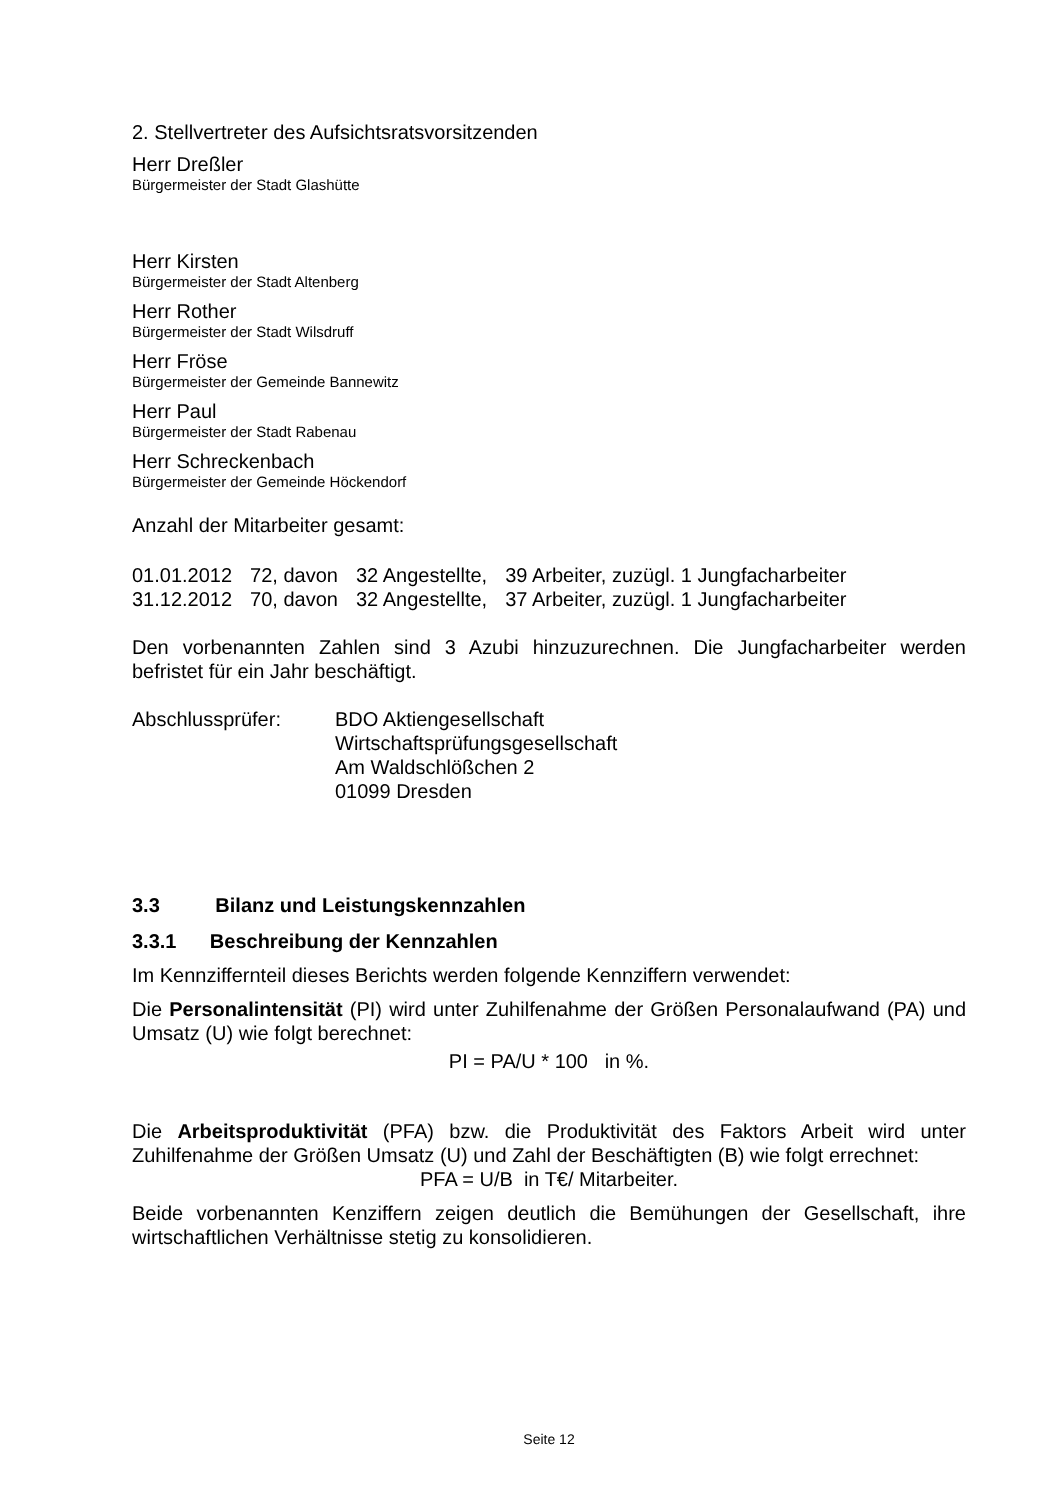2. Stellvertreter des Aufsichtsratsvorsitzenden
Herr Dreßler
Bürgermeister der Stadt Glashütte
Herr Kirsten
Bürgermeister der Stadt Altenberg
Herr Rother
Bürgermeister der Stadt Wilsdruff
Herr Fröse
Bürgermeister der Gemeinde Bannewitz
Herr Paul
Bürgermeister der Stadt Rabenau
Herr Schreckenbach
Bürgermeister der Gemeinde Höckendorf
Anzahl der Mitarbeiter gesamt:
| 01.01.2012 | 72, davon | 32 Angestellte, | 39 Arbeiter, zuzügl. 1 Jungfacharbeiter |
| 31.12.2012 | 70, davon | 32 Angestellte, | 37 Arbeiter, zuzügl. 1 Jungfacharbeiter |
Den vorbenannten Zahlen sind 3 Azubi hinzuzurechnen. Die Jungfacharbeiter werden befristet für ein Jahr beschäftigt.
| Abschlussprüfer: | BDO Aktiengesellschaft Wirtschaftsprüfungsgesellschaft Am Waldschlößchen 2 01099 Dresden |
3.3 Bilanz und Leistungskennzahlen
3.3.1 Beschreibung der Kennzahlen
Im Kennziffernteil dieses Berichts werden folgende Kennziffern verwendet:
Die Personalintensität (PI) wird unter Zuhilfenahme der Größen Personalaufwand (PA) und Umsatz (U) wie folgt berechnet:
PI = PA/U * 100 in %.
Die Arbeitsproduktivität (PFA) bzw. die Produktivität des Faktors Arbeit wird unter Zuhilfenahme der Größen Umsatz (U) und Zahl der Beschäftigten (B) wie folgt errechnet:
PFA = U/B in T€/ Mitarbeiter.
Beide vorbenannten Kenziffern zeigen deutlich die Bemühungen der Gesellschaft, ihre wirtschaftlichen Verhältnisse stetig zu konsolidieren.
Seite 12